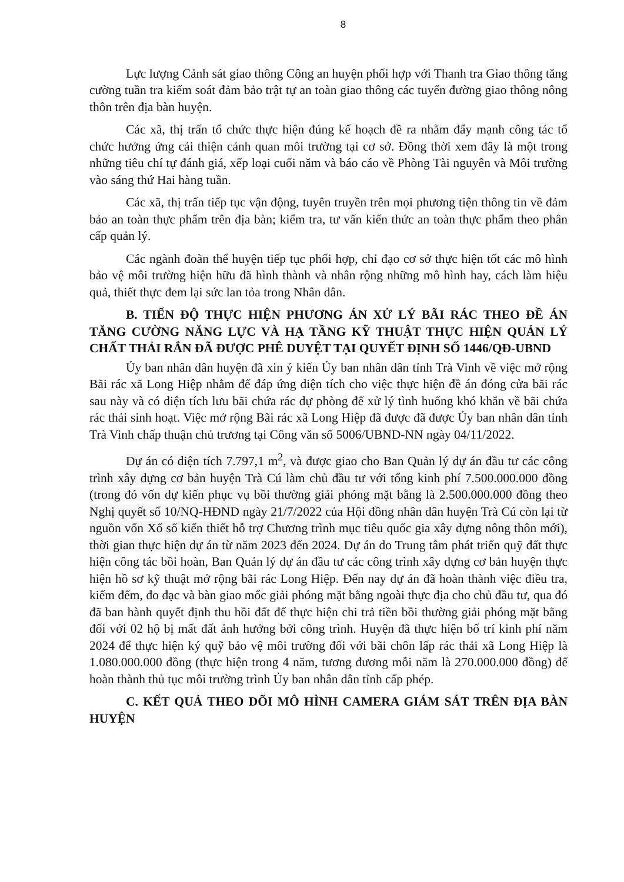8
Lực lượng Cảnh sát giao thông Công an huyện phối hợp với Thanh tra Giao thông tăng cường tuần tra kiểm soát đảm bảo trật tự an toàn giao thông các tuyến đường giao thông nông thôn trên địa bàn huyện.
Các xã, thị trấn tổ chức thực hiện đúng kế hoạch đề ra nhằm đẩy mạnh công tác tổ chức hưởng ứng cải thiện cảnh quan môi trường tại cơ sở. Đồng thời xem đây là một trong những tiêu chí tự đánh giá, xếp loại cuối năm và báo cáo về Phòng Tài nguyên và Môi trường vào sáng thứ Hai hàng tuần.
Các xã, thị trấn tiếp tục vận động, tuyên truyền trên mọi phương tiện thông tin về đảm bảo an toàn thực phẩm trên địa bàn; kiểm tra, tư vấn kiến thức an toàn thực phẩm theo phân cấp quản lý.
Các ngành đoàn thể huyện tiếp tục phối hợp, chỉ đạo cơ sở thực hiện tốt các mô hình bảo vệ môi trường hiện hữu đã hình thành và nhân rộng những mô hình hay, cách làm hiệu quả, thiết thực đem lại sức lan tỏa trong Nhân dân.
B. TIẾN ĐỘ THỰC HIỆN PHƯƠNG ÁN XỬ LÝ BÃI RÁC THEO ĐỀ ÁN TĂNG CƯỜNG NĂNG LỰC VÀ HẠ TẦNG KỸ THUẬT THỰC HIỆN QUẢN LÝ CHẤT THẢI RẮN ĐÃ ĐƯỢC PHÊ DUYỆT TẠI QUYẾT ĐỊNH SỐ 1446/QĐ-UBND
Ủy ban nhân dân huyện đã xin ý kiến Ủy ban nhân dân tỉnh Trà Vinh về việc mở rộng Bãi rác xã Long Hiệp nhằm để đáp ứng diện tích cho việc thực hiện đề án đóng cửa bãi rác sau này và có diện tích lưu bãi chứa rác dự phòng để xử lý tình huống khó khăn về bãi chứa rác thải sinh hoạt. Việc mở rộng Bãi rác xã Long Hiệp đã được đã được Ủy ban nhân dân tỉnh Trà Vinh chấp thuận chủ trương tại Công văn số 5006/UBND-NN ngày 04/11/2022.
Dự án có diện tích 7.797,1 m<sup>2</sup>, và được giao cho Ban Quản lý dự án đầu tư các công trình xây dựng cơ bản huyện Trà Cú làm chủ đầu tư với tổng kinh phí 7.500.000.000 đồng (trong đó vốn dự kiến phục vụ bồi thường giải phóng mặt bằng là 2.500.000.000 đồng theo Nghị quyết số 10/NQ-HĐND ngày 21/7/2022 của Hội đồng nhân dân huyện Trà Cú còn lại từ nguồn vốn Xổ số kiến thiết hỗ trợ Chương trình mục tiêu quốc gia xây dựng nông thôn mới), thời gian thực hiện dự án từ năm 2023 đến 2024. Dự án do Trung tâm phát triển quỹ đất thực hiện công tác bồi hoàn, Ban Quản lý dự án đầu tư các công trình xây dựng cơ bản huyện thực hiện hồ sơ kỹ thuật mở rộng bãi rác Long Hiệp. Đến nay dự án đã hoàn thành việc điều tra, kiểm đếm, đo đạc và bàn giao mốc giải phóng mặt bằng ngoài thực địa cho chủ đầu tư, qua đó đã ban hành quyết định thu hồi đất để thực hiện chi trả tiền bồi thường giải phóng mặt bằng đối với 02 hộ bị mất đất ảnh hưởng bởi công trình. Huyện đã thực hiện bố trí kinh phí năm 2024 để thực hiện ký quỹ bảo vệ môi trường đối với bãi chôn lấp rác thải xã Long Hiệp là 1.080.000.000 đồng (thực hiện trong 4 năm, tương đương mỗi năm là 270.000.000 đồng) để hoàn thành thủ tục môi trường trình Ủy ban nhân dân tỉnh cấp phép.
C. KẾT QUẢ THEO DÕI MÔ HÌNH CAMERA GIÁM SÁT TRÊN ĐỊA BÀN HUYỆN